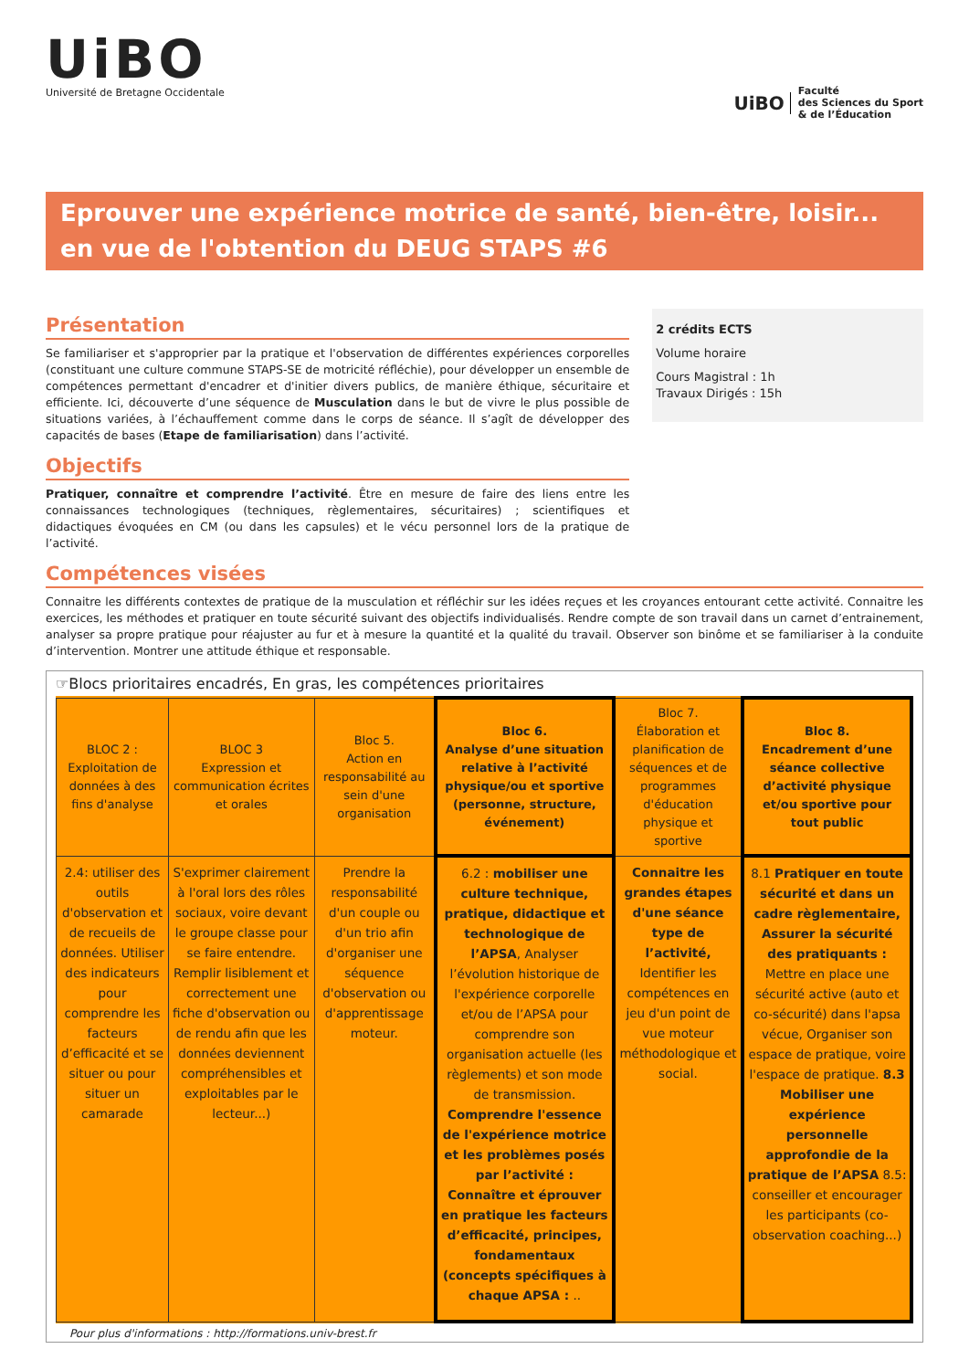UiBO
Université de Bretagne Occidentale
UiBO Faculté
des Sciences du Sport
& de l’Éducation
Eprouver une expérience motrice de santé, bien-être, loisir... en vue de l'obtention du DEUG STAPS #6
Présentation
Se familiariser et s'approprier par la pratique et l'observation de différentes expériences corporelles (constituant une culture commune STAPS-SE de motricité réfléchie), pour développer un ensemble de compétences permettant d'encadrer et d'initier divers publics, de manière éthique, sécuritaire et efficiente. Ici, découverte d’une séquence de Musculation dans le but de vivre le plus possible de situations variées, à l’échauffement comme dans le corps de séance. Il s’agît de développer des capacités de bases (Etape de familiarisation) dans l’activité.
Objectifs
Pratiquer, connaître et comprendre l’activité. Être en mesure de faire des liens entre les connaissances technologiques (techniques, règlementaires, sécuritaires) ; scientifiques et didactiques évoquées en CM (ou dans les capsules) et le vécu personnel lors de la pratique de l’activité.
2 crédits ECTS
Volume horaire
Cours Magistral : 1h
Travaux Dirigés : 15h
Compétences visées
Connaitre les différents contextes de pratique de la musculation et réfléchir sur les idées reçues et les croyances entourant cette activité. Connaitre les exercices, les méthodes et pratiquer en toute sécurité suivant des objectifs individualisés. Rendre compte de son travail dans un carnet d’entrainement, analyser sa propre pratique pour réajuster au fur et à mesure la quantité et la qualité du travail. Observer son binôme et se familiariser à la conduite d’intervention. Montrer une attitude éthique et responsable.
☞Blocs prioritaires encadrés, En gras, les compétences prioritaires
| BLOC 2 : Exploitation de données à des fins d'analyse | BLOC 3 Expression et communication écrites et orales | Bloc 5. Action en responsabilité au sein d'une organisation | Bloc 6. Analyse d’une situation relative à l’activité physique/ou et sportive (personne, structure, événement) | Bloc 7. Élaboration et planification de séquences et de programmes d'éducation physique et sportive | Bloc 8. Encadrement d’une séance collective d’activité physique et/ou sportive pour tout public |
| 2.4: utiliser des outils d'observation et de recueils de données. Utiliser des indicateurs pour comprendre les facteurs d’efficacité et se situer ou pour situer un camarade | S'exprimer clairement à l'oral lors des rôles sociaux, voire devant le groupe classe pour se faire entendre. Remplir lisiblement et correctement une fiche d'observation ou de rendu afin que les données deviennent compréhensibles et exploitables par le lecteur...) | Prendre la responsabilité d'un couple ou d'un trio afin d'organiser une séquence d'observation ou d'apprentissage moteur. | 6.2 : mobiliser une culture technique, pratique, didactique et technologique de l’APSA , Analyser l’évolution historique de l'expérience corporelle et/ou de l’APSA pour comprendre son organisation actuelle (les règlements) et son mode de transmission. Comprendre l'essence de l'expérience motrice et les problèmes posés par l’activité : Connaître et éprouver en pratique les facteurs d’efficacité, principes, fondamentaux (concepts spécifiques à chaque APSA : .. | Connaitre les grandes étapes d'une séance type de l’activité, Identifier les compétences en jeu d'un point de vue moteur méthodologique et social. | 8.1 Pratiquer en toute sécurité et dans un cadre règlementaire, Assurer la sécurité des pratiquants : Mettre en place une sécurité active (auto et co-sécurité) dans l'apsa vécue, Organiser son espace de pratique, voire l'espace de pratique. 8.3 Mobiliser une expérience personnelle approfondie de la pratique de l’APSA 8.5: conseiller et encourager les participants (co-observation coaching...) |
Pour plus d'informations : http://formations.univ-brest.fr